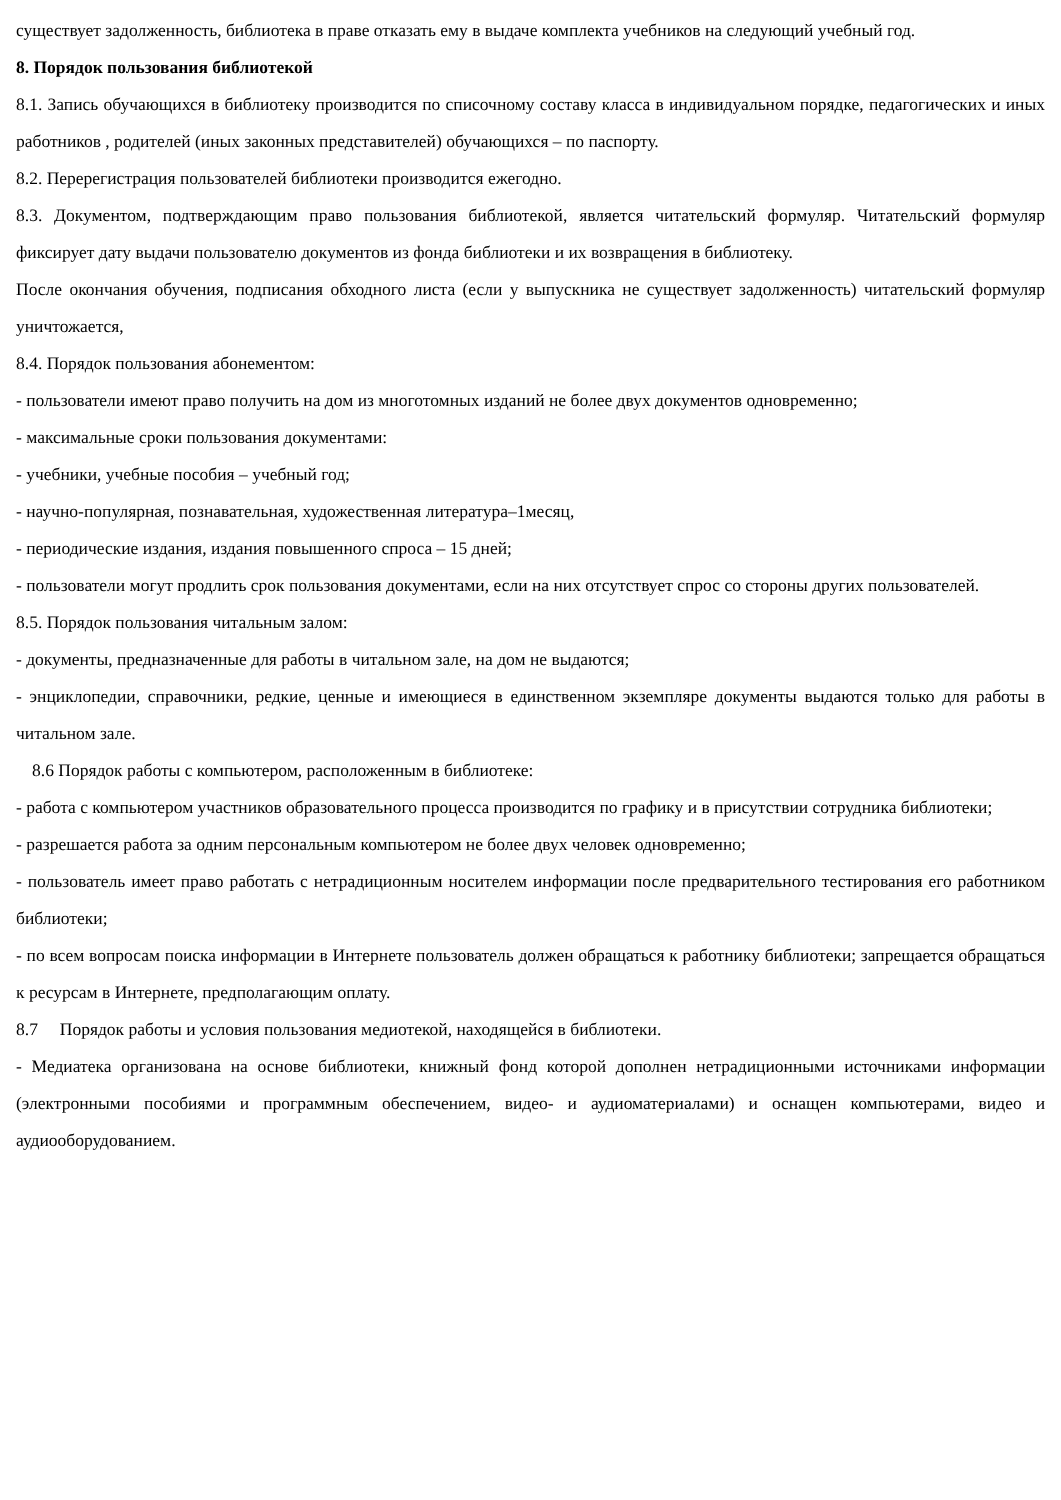существует задолженность, библиотека в праве отказать ему в выдаче комплекта учебников на следующий учебный год.
8. Порядок пользования библиотекой
8.1. Запись обучающихся в библиотеку производится по списочному составу класса в индивидуальном порядке, педагогических и иных работников , родителей (иных законных представителей) обучающихся – по паспорту.
8.2. Перерегистрация пользователей библиотеки производится ежегодно.
8.3. Документом, подтверждающим право пользования библиотекой, является читательский формуляр. Читательский формуляр фиксирует дату выдачи пользователю документов из фонда библиотеки и их возвращения в библиотеку.
После окончания обучения, подписания обходного листа (если у выпускника не существует задолженность) читательский формуляр уничтожается,
8.4. Порядок пользования абонементом:
- пользователи имеют право получить на дом из многотомных изданий не более двух документов одновременно;
- максимальные сроки пользования документами:
- учебники, учебные пособия – учебный год;
- научно-популярная, познавательная, художественная литература–1месяц,
- периодические издания, издания повышенного спроса – 15 дней;
- пользователи могут продлить срок пользования документами, если на них отсутствует спрос со стороны других пользователей.
8.5. Порядок пользования читальным залом:
- документы, предназначенные для работы в читальном зале, на дом не выдаются;
- энциклопедии, справочники, редкие, ценные и имеющиеся в единственном экземпляре документы выдаются только для работы в читальном зале.
8.6 Порядок работы с компьютером, расположенным в библиотеке:
- работа с компьютером участников образовательного процесса производится по графику и в присутствии сотрудника библиотеки;
- разрешается работа за одним персональным компьютером не более двух человек одновременно;
- пользователь имеет право работать с нетрадиционным носителем информации после предварительного тестирования его работником библиотеки;
- по всем вопросам поиска информации в Интернете пользователь должен обращаться к работнику библиотеки; запрещается обращаться к ресурсам в Интернете, предполагающим оплату.
8.7 Порядок работы и условия пользования медиотекой, находящейся в библиотеки.
- Медиатека организована на основе библиотеки, книжный фонд которой дополнен нетрадиционными источниками информации (электронными пособиями и программным обеспечением, видео- и аудиоматериалами) и оснащен компьютерами, видео и аудиооборудованием.